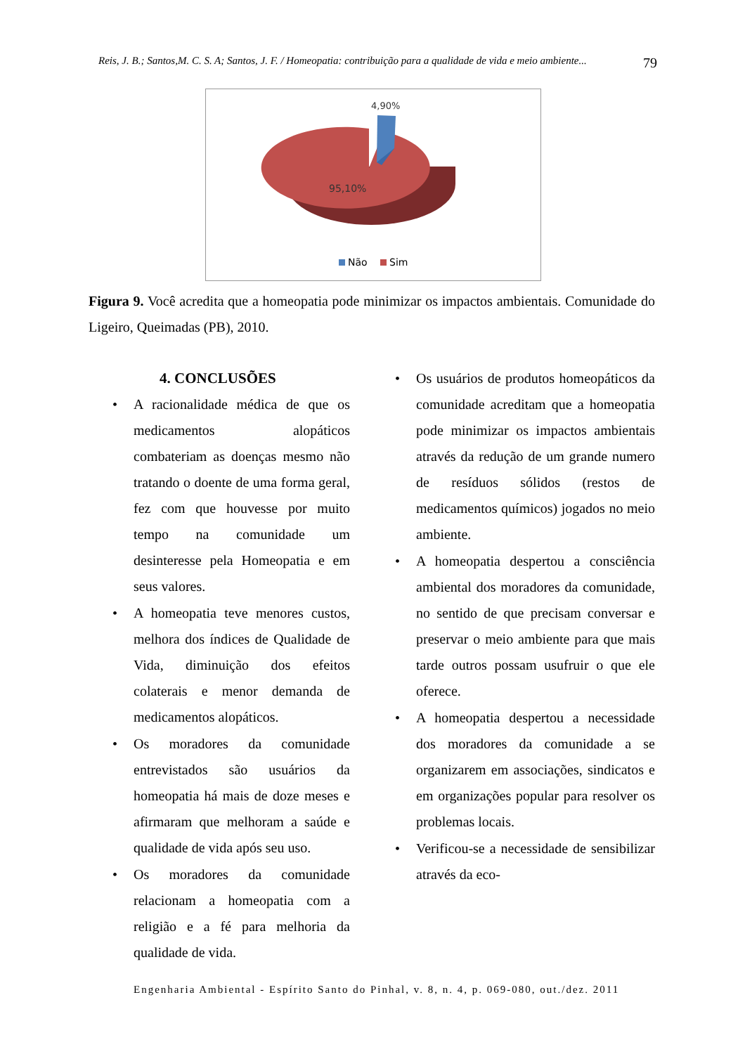Reis, J. B.; Santos,M. C. S. A; Santos, J. F. / Homeopatia: contribuição para a qualidade de vida e meio ambiente... 79
4,90%
95,10%
Não
Sim
Figura 9. Você acredita que a homeopatia pode minimizar os impactos ambientais. Comunidade do Ligeiro, Queimadas (PB), 2010.
4. CONCLUSÕES
• A racionalidade médica de que os medicamentos alopáticos combateriam as doenças mesmo não tratando o doente de uma forma geral, fez com que houvesse por muito tempo na comunidade um desinteresse pela Homeopatia e em seus valores.
• A homeopatia teve menores custos, melhora dos índices de Qualidade de Vida, diminuição dos efeitos colaterais e menor demanda de medicamentos alopáticos.
• Os moradores da comunidade entrevistados são usuários da homeopatia há mais de doze meses e afirmaram que melhoram a saúde e qualidade de vida após seu uso.
• Os moradores da comunidade relacionam a homeopatia com a religião e a fé para melhoria da qualidade de vida.
• Os usuários de produtos homeopáticos da comunidade acreditam que a homeopatia pode minimizar os impactos ambientais através da redução de um grande numero de resíduos sólidos (restos de medicamentos químicos) jogados no meio ambiente.
• A homeopatia despertou a consciência ambiental dos moradores da comunidade, no sentido de que precisam conversar e preservar o meio ambiente para que mais tarde outros possam usufruir o que ele oferece.
• A homeopatia despertou a necessidade dos moradores da comunidade a se organizarem em associações, sindicatos e em organizações popular para resolver os problemas locais.
• Verificou-se a necessidade de sensibilizar através da eco-
Engenharia Ambiental - Espírito Santo do Pinhal, v. 8, n. 4, p. 069-080, out./dez. 2011